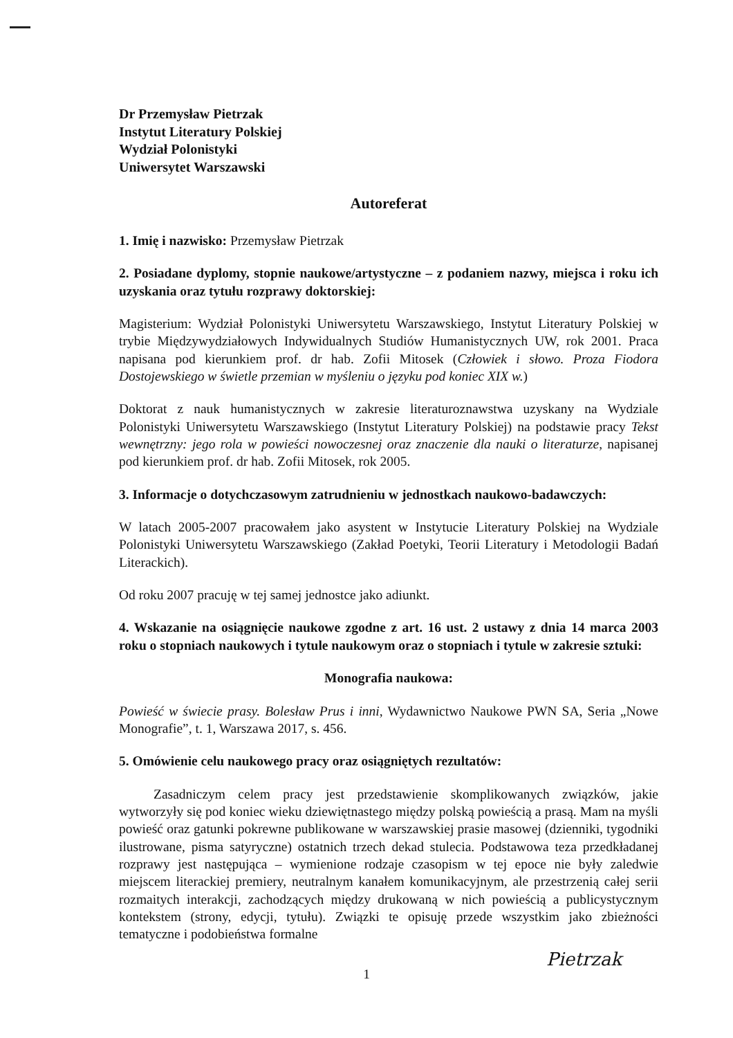Dr Przemysław Pietrzak
Instytut Literatury Polskiej
Wydział Polonistyki
Uniwersytet Warszawski
Autoreferat
1. Imię i nazwisko: Przemysław Pietrzak
2. Posiadane dyplomy, stopnie naukowe/artystyczne – z podaniem nazwy, miejsca i roku ich uzyskania oraz tytułu rozprawy doktorskiej:
Magisterium: Wydział Polonistyki Uniwersytetu Warszawskiego, Instytut Literatury Polskiej w trybie Międzywydziałowych Indywidualnych Studiów Humanistycznych UW, rok 2001. Praca napisana pod kierunkiem prof. dr hab. Zofii Mitosek (Człowiek i słowo. Proza Fiodora Dostojewskiego w świetle przemian w myśleniu o języku pod koniec XIX w.)
Doktorat z nauk humanistycznych w zakresie literaturoznawstwa uzyskany na Wydziale Polonistyki Uniwersytetu Warszawskiego (Instytut Literatury Polskiej) na podstawie pracy Tekst wewnętrzny: jego rola w powieści nowoczesnej oraz znaczenie dla nauki o literaturze, napisanej pod kierunkiem prof. dr hab. Zofii Mitosek, rok 2005.
3. Informacje o dotychczasowym zatrudnieniu w jednostkach naukowo-badawczych:
W latach 2005-2007 pracowałem jako asystent w Instytucie Literatury Polskiej na Wydziale Polonistyki Uniwersytetu Warszawskiego (Zakład Poetyki, Teorii Literatury i Metodologii Badań Literackich).
Od roku 2007 pracuję w tej samej jednostce jako adiunkt.
4. Wskazanie na osiągnięcie naukowe zgodne z art. 16 ust. 2 ustawy z dnia 14 marca 2003 roku o stopniach naukowych i tytule naukowym oraz o stopniach i tytule w zakresie sztuki:
Monografia naukowa:
Powieść w świecie prasy. Bolesław Prus i inni, Wydawnictwo Naukowe PWN SA, Seria „Nowe Monografie”, t. 1, Warszawa 2017, s. 456.
5. Omówienie celu naukowego pracy oraz osiągniętych rezultatów:
Zasadniczym celem pracy jest przedstawienie skomplikowanych związków, jakie wytworzyły się pod koniec wieku dziewiętnastego między polską powieścią a prasą. Mam na myśli powieść oraz gatunki pokrewne publikowane w warszawskiej prasie masowej (dzienniki, tygodniki ilustrowane, pisma satyryczne) ostatnich trzech dekad stulecia. Podstawowa teza przedkładanej rozprawy jest następująca – wymienione rodzaje czasopism w tej epoce nie były zaledwie miejscem literackiej premiery, neutralnym kanałem komunikacyjnym, ale przestrzenią całej serii rozmaitych interakcji, zachodzących między drukowaną w nich powieścią a publicystycznym kontekstem (strony, edycji, tytułu). Związki te opisuję przede wszystkim jako zbieżności tematyczne i podobieństwa formalne
Pietrzak
1